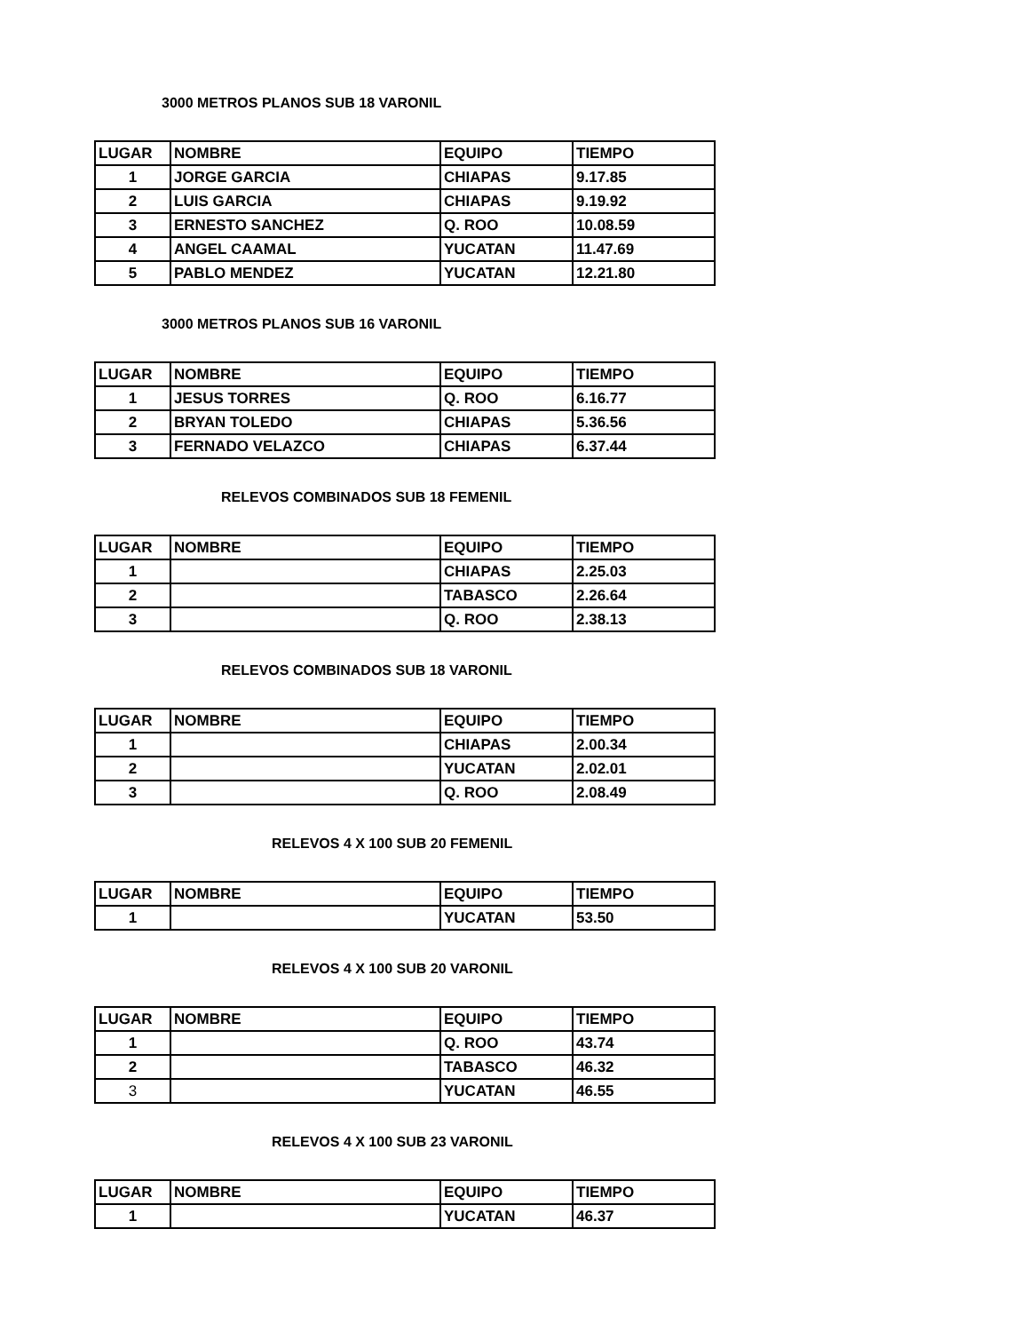3000 METROS PLANOS SUB 18 VARONIL
| LUGAR | NOMBRE | EQUIPO | TIEMPO |
| --- | --- | --- | --- |
| 1 | JORGE GARCIA | CHIAPAS | 9.17.85 |
| 2 | LUIS GARCIA | CHIAPAS | 9.19.92 |
| 3 | ERNESTO SANCHEZ | Q. ROO | 10.08.59 |
| 4 | ANGEL CAAMAL | YUCATAN | 11.47.69 |
| 5 | PABLO MENDEZ | YUCATAN | 12.21.80 |
3000 METROS PLANOS SUB 16 VARONIL
| LUGAR | NOMBRE | EQUIPO | TIEMPO |
| --- | --- | --- | --- |
| 1 | JESUS TORRES | Q. ROO | 6.16.77 |
| 2 | BRYAN TOLEDO | CHIAPAS | 5.36.56 |
| 3 | FERNADO VELAZCO | CHIAPAS | 6.37.44 |
RELEVOS COMBINADOS SUB 18 FEMENIL
| LUGAR | NOMBRE | EQUIPO | TIEMPO |
| --- | --- | --- | --- |
| 1 | | CHIAPAS | 2.25.03 |
| 2 | | TABASCO | 2.26.64 |
| 3 | | Q. ROO | 2.38.13 |
RELEVOS COMBINADOS SUB 18 VARONIL
| LUGAR | NOMBRE | EQUIPO | TIEMPO |
| --- | --- | --- | --- |
| 1 | | CHIAPAS | 2.00.34 |
| 2 | | YUCATAN | 2.02.01 |
| 3 | | Q. ROO | 2.08.49 |
RELEVOS 4 X 100 SUB 20 FEMENIL
| LUGAR | NOMBRE | EQUIPO | TIEMPO |
| --- | --- | --- | --- |
| 1 | | YUCATAN | 53.50 |
RELEVOS 4 X 100 SUB 20 VARONIL
| LUGAR | NOMBRE | EQUIPO | TIEMPO |
| --- | --- | --- | --- |
| 1 | | Q. ROO | 43.74 |
| 2 | | TABASCO | 46.32 |
| 3 | | YUCATAN | 46.55 |
RELEVOS 4 X 100 SUB 23 VARONIL
| LUGAR | NOMBRE | EQUIPO | TIEMPO |
| --- | --- | --- | --- |
| 1 | | YUCATAN | 46.37 |